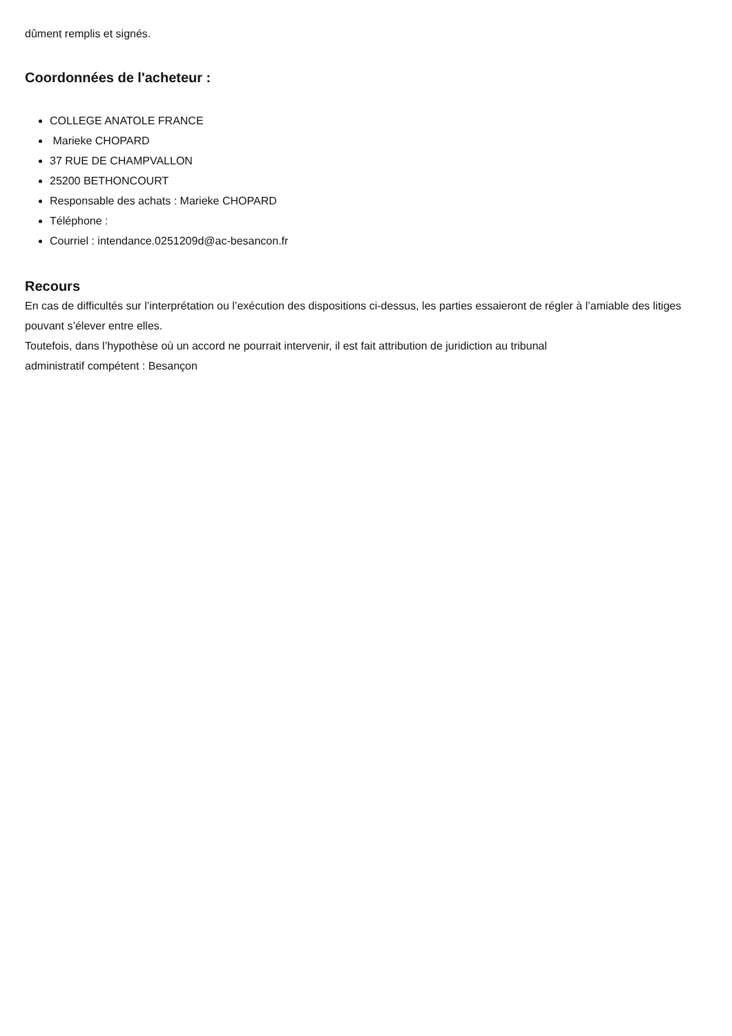dûment remplis et signés.
Coordonnées de l'acheteur :
COLLEGE ANATOLE FRANCE
Marieke CHOPARD
37 RUE DE CHAMPVALLON
25200 BETHONCOURT
Responsable des achats : Marieke CHOPARD
Téléphone :
Courriel : intendance.0251209d@ac-besancon.fr
Recours
En cas de difficultés sur l’interprétation ou l’exécution des dispositions ci-dessus, les parties essaieront de régler à l’amiable des litiges pouvant s’élever entre elles.
Toutefois, dans l’hypothèse où un accord ne pourrait intervenir, il est fait attribution de juridiction au tribunal
administratif compétent : Besançon